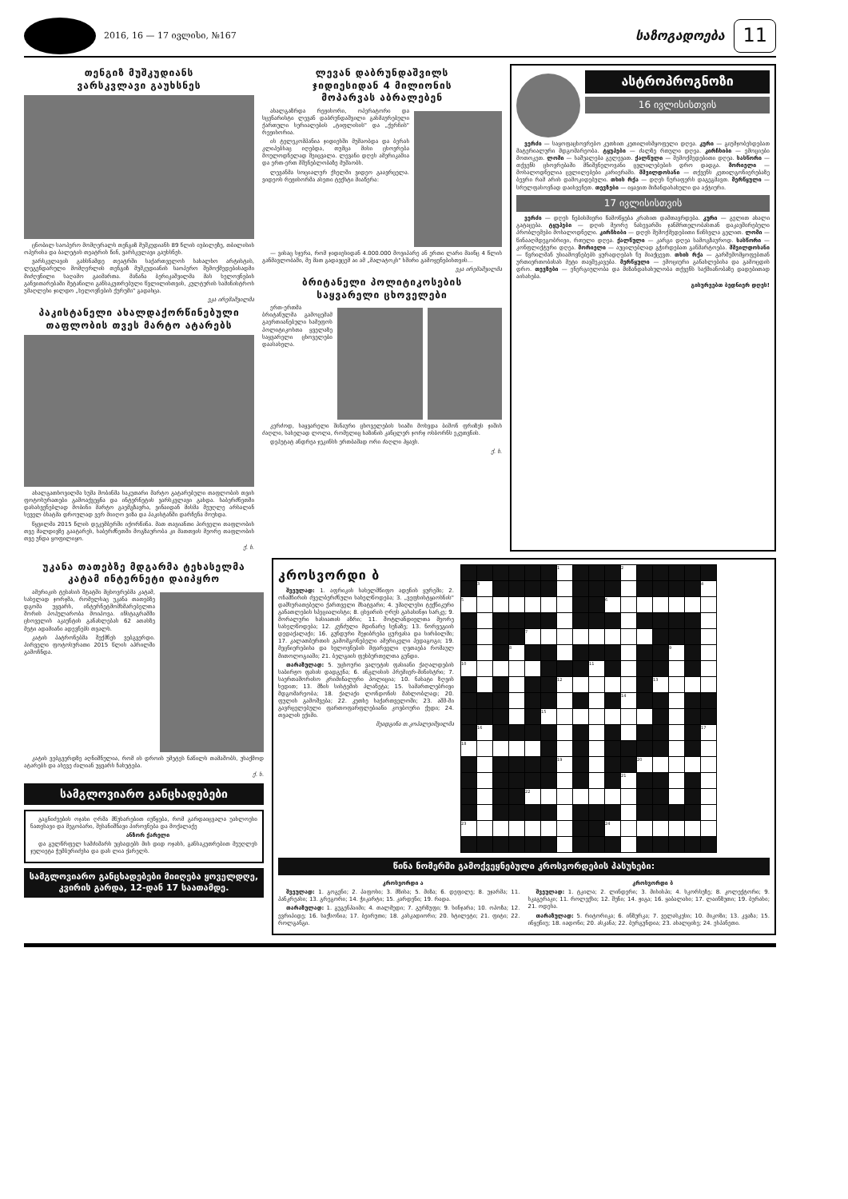2016, 16 — 17 ივლისი, №167
საზოგადოება
11
თენგიზ მუშკუდიანს
ვარსკვლავი გაუხსნეს
ცნობილ საოპერო მომღერალს თენგიზ მუშკუდიანს 89 წლის იუბილეზე, თბილისის ოპერისა და ბალეტის თეატრის წინ, ვარსკვლავი გაუხსნეს.
ვარსკვლავის გახსნამდე თეატრში საქართველოს სახალხო არტისტის, ლეგენდარული მომღერლის თენგიზ მუშკუდიანის საოპერო შემოქმედებისადმი მიძღვნილი საღამო გაიმართა. მანანა ბერიკაშვილმა მას ხელოვნების განვითარებაში შეტანილი განსაკუთრებული წვლილისთვის, კულტურის სამინისტროს უმაღლესი ჯილდო „ხელოვნების ქურუმი" გადასცა.
ეკა ირემაშვილმა
პაკისტანელი ახალდაქორწინებული
თაფლობის თვეს მარტო ატარებს
ახალგათხოვილმა ხუმა მობინმა საკუთარი მარტო გატარებული თაფლობის თვის ფოტოსურათები გამოაქვეყნა და ინტერნეტის ვარსკვლავი გახდა. საბერძნეთში დასასვენებლად მობინი მარტო გაემგზავრა, ვინაიდან მისმა მეუღლე არსალან სეველ ბხატმა დროულად ვერ მიიღო ვიზა და პაკისტანში დარჩენა მოუხდა.
წყვილმა 2015 წლის დეკემბერში იქორწინა. მათ თავიანთი პირველი თაფლობის თვე მალდივზე გაატარეს, საბერძნეთში მოგზაურობა კი მათთვის მეორე თაფლობის თვე უნდა ყოფილიყო.
ქ. ხ.
ლევან დაბრუნდაშვილს
ჯიდიესიდან 4 მილიონის
მოპარვას აბრალებენ
ახალგაზრდა რეჟისორი, ოპერატორი და სცენარისტი ლევან დაბრუნდაშვილი გახმაურებული ქართული სერიალების „ტიფლისის" და „ქერჩის" რეჟისორია.
ის ტელეკომპანია ჯიდიესში მუშაობდა და ბერას კლიპებსაც იღებდა, თუმცა მისი ცხოვრება მოულოდნელად შეიცვალა. ლევანი დღეს ამერიკაშია და ერთ-ერთ მშენებლობაზე მუშაობს.
ლევანმა სოციალურ ქსელში ვიდეო გაავრცელა. ვიდეოს რეჟისორმა ასეთი ტექსტი მიაწერა:
— ვისაც სჯერა, რომ ჯიდიესიდან 4.000.000 მოვიპარე ან ერთი ლარი მაინც 4 წლის განმავლობაში, მე მათ გადავცემ აი ამ „მალატოკს" ხშირი გამოყენებისთვის...
ეკა ირემაშვილმა
ბრიტანელი პოლიტიკოსების
საყვარელი ცხოველები
ერთ-ერთმა ბრიტანულმა გამოცემამ გაერთიანებული სამეფოს პოლიტიკოსთა ყველაზე საყვარელი ცხოველები დაასახელა.
კერძოდ, საყვარელი შინაური ცხოველების სიაში მოხვდა ბიშონ ფრიზეს ჯიშის ძაღლი, სახელად ლოლა, რომელიც ხაზინის კანცლერ ჯორჯ ოსბორნს ეკუთვნის.
დეპუტატ ანდრეა ჯეკინსს ერთბაშად ორი ძაღლი ჰყავს.
ქ. ხ.
ასტროპროგნოზი
16 ივლისისთვის
ვერძი — საყოფაცხოვრებო კუთხით კეთილისმყოფელი დღეა. კური — გიუმჯობესდებათ მატერიალური მდგომარეობა. ტყუპები — ძალზე რთული დღეა. კირჩხიბი — ემოციები მოთოკეთ. ლომი — საშუალება გელევათ. ქალწული — შემოქმედებითი დღეა. სასწორი — თქვენს ცხოვრებაში მნიშვნელოვანი ცვლილებების დრო დადგა. მორიელი — მოსალოდნელია ცვლილებები კარიერაში. მშვილდოსანი — თქვენს კეთილგონიერებაზე ბევრი რამ არის დამოკიდებული. თხის რქა — დღეს ნურაფერს დაგეგმავთ. მერწყული — სრულფასოვნად დაისვენეთ. თევზები — იყავით მიზანდასახული და აქტიური.
17 ივლისისთვის
ვერძი — დღეს ნებისმიერი წამოწყება კრახით დამთავრდება. კური — გელით ახალი გატაცება. ტყუპები — დღის მეორე ნახევარში ჯანმრთელობასთან დაკავშირებული პრობლემები მოსალოდნელი. კირჩხიბი — დღეს შემოქმედებითი წინსვლა გელით. ლომი — წინააღმდეგობრივი, რთული დღეა. ქალწული — კარგი დღეა სამოგზაუროდ. სასწორი — კონფლიქტური დღეა. მორიელი — აუცილებლად გჭირდებათ განმარტოება. მშვილდოსანი — წვრილმან უსიამოვნებებს ყურადღებას ნუ მიაქცევთ. თხის რქა — გარშემომყოფებთან ურთიერთობისას მეტი თავშეკავება. მერწყული — ემოციური განახლებისა და გამოცდის დრო. თევზები — ენერგიულობა და მიზანდასახულობა თქვენს საქმიანობაზე დადებითად აისახება.
გისურვებთ ბედნიერ დღეს!
უკანა თათებზე მდგარმა ტეხასელმა
კატამ ინტერნეტი დაიპყრო
ამერიკის ტეხასის შტატში მცხოვრებმა კატამ, სახელად ჯორჯმა, რომელსაც უკანა თათებზე დგომა უყვარს, ინტერნეტმომხმარებელთა შორის პოპულარობა მოიპოვა. ინსტაგრამში ცხოველის აკაუნტის განახლებას 62 ათასზე მეტი ადამიანი ადევნებს თვალს.
კატის პატრონებმა შექმნეს ვებგვერდი. პირველი ფოტოსურათი 2015 წლის აპრილში გამოჩნდა.
კატის ვებგვერდზე აღნიშნულია, რომ ის დროის უმეტეს ნაწილს თამაშობს, უსაქმოდ ატარებს და ასევე ძალიან უყვარს ჩახუტება.
ქ. ხ.
სამგლოვიარო განცხადებები
გაგნიძეების ოჯახი ღრმა მწუხარებით იუწყება, რომ გარდაიცვალა უახლოესი ნათესავი და მეგობარი, შესანიშნავი პიროვნება და მოქალაქე
ანზორ ქარელი
და გულწრფელ სამძიმარს უცხადებს მის დიდ ოჯახს, განსაკუთრებით მეუღლეს ჯულიეტა ჭუმბურიძესა და დას ლია ქარელს.
სამგლოვიარო განცხადებები მიიღება ყოველდღე, კვირის გარდა, 12-დან 17 საათამდე.
კროსვორდი ბ
შვეულად: 1. აფრიკის სახელმწიფო ადენის ყურეში; 2. ოჩამჩირის ძველბერძნული სახელწოდება; 3. „ვეფხისტყაოსნის" დამსურათებელი ქართველი მხატვარი; 4. უმაღლესი ტექნიკური განათლების სპეციალისტი; 8. ცხვირის ღრუს გასასინჯი სარკე; 9. მორალური ხასიათის აზრი; 11. შოტლანდიელთა მეორე სახელწოდება; 12. კუნძული მდინარე სენაზე; 13. ნორვეგიის დედაქალაქი; 16. გუნდური შეჯიბრება ცურვასა და სირბილში; 17. კალათბურთის გამომგონებელი ამერიკელი პედაგოგი; 19. მეცნიერებისა და ხელოვნების მფარველი ღვთაება რომაულ მითოლოგიაში; 21. ბელგიის ფეხბურთელთა გუნდი.
თარაზულად: 5. უცხოური ვალუტის ფასიანი ქაღალდების საბირჟო ფასის დადგენა; 6. ინგლისის პრემიერ-მინისტრი; 7. საერთაშორისო კრიმინალური პოლიცია; 10. ნახატი ზღვის ხედით; 13. მზის სისტემის პლანეტა; 15. სამართლებრივი მდგომარეობა; 18. ქალაქი ლონდონის მახლობლად; 20. ფულის გამოშვება; 22. კუთხე საქართველოში; 23. აშშ-ში გავრცელებული ფართოფარფლებიანი კოვბოური ქუდი; 24. თვალის ექიმი.
შეადგინა თ.კოპალეიშვილმა
| | | | | | | 1 | | | | 2 | | | | | |
| | 3 | | | | | | | | | | | | | | 4 |
| 5 | | | | | | | | | 6 | | | | | | |
| | | | | 7 | | | | | | | | | | | |
| | | | 8 | | | | | | | | | | 9 | | |
| 10 | | | | | | | | 11 | | | | | | | |
| | | | | | | 12 | | | | | | 13 | | | |
| | | | | | | | | | | 14 | | | | | |
| | | | | | 15 | | | | | | | | | | |
| | 16 | | | | | | | | | | | | | | 17 |
| 18 | | | | | | | | | | | | | | | |
| | | | | | | 19 | | | | | 20 | | | | |
| | | | | | | | | | | 21 | | | | | |
| | | | | 22 | | | | | | | | | | | |
| 23 | | | | | | | | | 24 | | | | | | |
წინა ნომერში გამოქვეყნებული კროსვორდების პასუხები:
კროსვორდი ა
შვეულად: 1. გოგენი; 2. პაფოსი; 3. მზისა; 5. მიზა; 6. დეფილე; 8. უჯარმა; 11. პანკრეასი; 13. გრეგორი; 14. ჭიკარტი; 15. კარდენი; 19. რადა.
თარაზულად: 1. გუგენჰაიმი; 4. თალმუდი; 7. გურზუფი; 9. სინჯარა; 10. ოპოზა; 12. ევრიპიდე; 16. საქსონია; 17. ბეირუთი; 18. კასკადიორი; 20. სტილეტი; 21. ფიტი; 22. როლგანგი.
კროსვორდი ბ
შვეულად: 1. ტკილა; 2. ლინდერი; 3. მისისპი; 4. სკორსეზე; 8. კოლექტორი; 9. სკაგერაკი; 11. როლექსი; 12. შუნი; 14. ჟიგა; 16. ყაბალახი; 17. ლაინზუთი; 19. ბურახი; 21. ოდესა.
თარაზულად: 5. რიტორიკა; 6. ინზურკა; 7. ველასკესი; 10. მიკოზი; 13. კვაზა; 15. ინყენიუ; 18. იადონი; 20. ასკანა; 22. ბურგუნდია; 23. ახალციხე; 24. ესპანეთი.